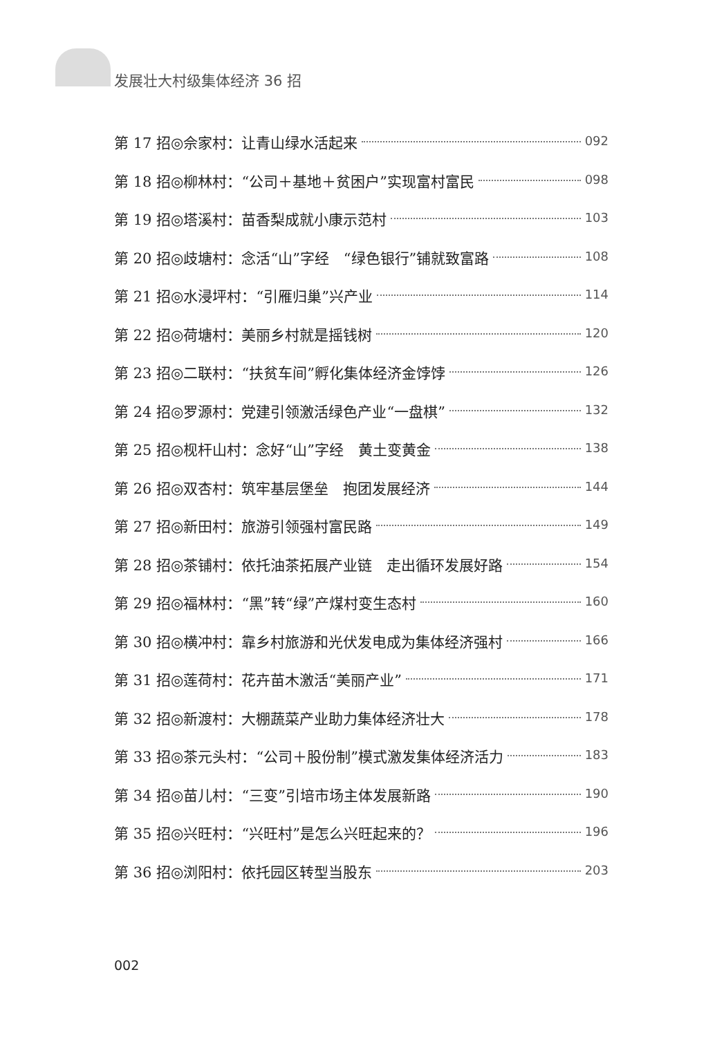发展壮大村级集体经济 36 招
第 17 招◎佘家村：让青山绿水活起来 092
第 18 招◎柳林村：“公司＋基地＋贫困户”实现富村富民 098
第 19 招◎塔溪村：苗香梨成就小康示范村 103
第 20 招◎歧塘村：念活“山”字经　“绿色银行”铺就致富路 108
第 21 招◎水浸坪村：“引雁归巢”兴产业 114
第 22 招◎荷塘村：美丽乡村就是摇钱树 120
第 23 招◎二联村：“扶贫车间”孵化集体经济金饽饽 126
第 24 招◎罗源村：党建引领激活绿色产业“一盘棋” 132
第 25 招◎枧杆山村：念好“山”字经　黄土变黄金 138
第 26 招◎双杏村：筑牢基层堡垒　抱团发展经济 144
第 27 招◎新田村：旅游引领强村富民路 149
第 28 招◎茶铺村：依托油茶拓展产业链　走出循环发展好路 154
第 29 招◎福林村：“黑”转“绿”产煤村变生态村 160
第 30 招◎横冲村：靠乡村旅游和光伏发电成为集体经济强村 166
第 31 招◎莲荷村：花卉苗木激活“美丽产业” 171
第 32 招◎新渡村：大棚蔬菜产业助力集体经济壮大 178
第 33 招◎茶元头村：“公司＋股份制”模式激发集体经济活力 183
第 34 招◎苗儿村：“三变”引培市场主体发展新路 190
第 35 招◎兴旺村：“兴旺村”是怎么兴旺起来的？ 196
第 36 招◎浏阳村：依托园区转型当股东 203
002